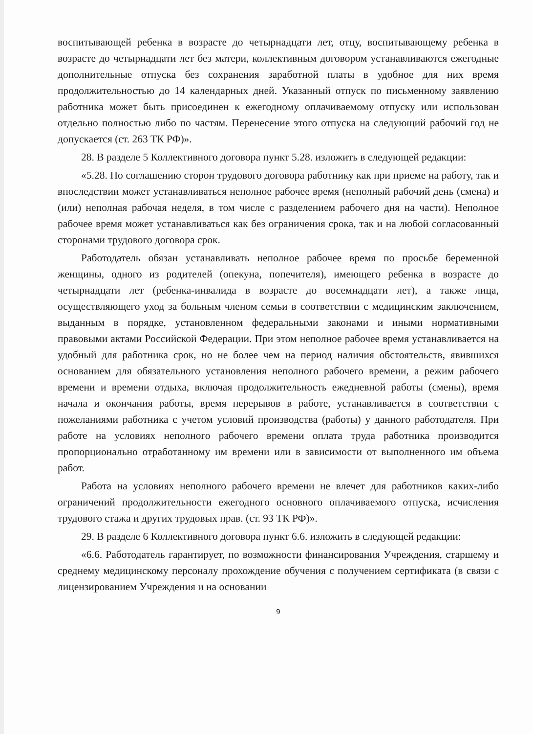воспитывающей ребенка в возрасте до четырнадцати лет, отцу, воспитывающему ребенка в возрасте до четырнадцати лет без матери, коллективным договором устанавливаются ежегодные дополнительные отпуска без сохранения заработной платы в удобное для них время продолжительностью до 14 календарных дней. Указанный отпуск по письменному заявлению работника может быть присоединен к ежегодному оплачиваемому отпуску или использован отдельно полностью либо по частям. Перенесение этого отпуска на следующий рабочий год не допускается (ст. 263 ТК РФ)».
28. В разделе 5 Коллективного договора пункт 5.28. изложить в следующей редакции:
«5.28. По соглашению сторон трудового договора работнику как при приеме на работу, так и впоследствии может устанавливаться неполное рабочее время (неполный рабочий день (смена) и (или) неполная рабочая неделя, в том числе с разделением рабочего дня на части). Неполное рабочее время может устанавливаться как без ограничения срока, так и на любой согласованный сторонами трудового договора срок.
Работодатель обязан устанавливать неполное рабочее время по просьбе беременной женщины, одного из родителей (опекуна, попечителя), имеющего ребенка в возрасте до четырнадцати лет (ребенка-инвалида в возрасте до восемнадцати лет), а также лица, осуществляющего уход за больным членом семьи в соответствии с медицинским заключением, выданным в порядке, установленном федеральными законами и иными нормативными правовыми актами Российской Федерации. При этом неполное рабочее время устанавливается на удобный для работника срок, но не более чем на период наличия обстоятельств, явившихся основанием для обязательного установления неполного рабочего времени, а режим рабочего времени и времени отдыха, включая продолжительность ежедневной работы (смены), время начала и окончания работы, время перерывов в работе, устанавливается в соответствии с пожеланиями работника с учетом условий производства (работы) у данного работодателя. При работе на условиях неполного рабочего времени оплата труда работника производится пропорционально отработанному им времени или в зависимости от выполненного им объема работ.
Работа на условиях неполного рабочего времени не влечет для работников каких-либо ограничений продолжительности ежегодного основного оплачиваемого отпуска, исчисления трудового стажа и других трудовых прав. (ст. 93 ТК РФ)».
29. В разделе 6 Коллективного договора пункт 6.6. изложить в следующей редакции:
«6.6. Работодатель гарантирует, по возможности финансирования Учреждения, старшему и среднему медицинскому персоналу прохождение обучения с получением сертификата (в связи с лицензированием Учреждения и на основании
9